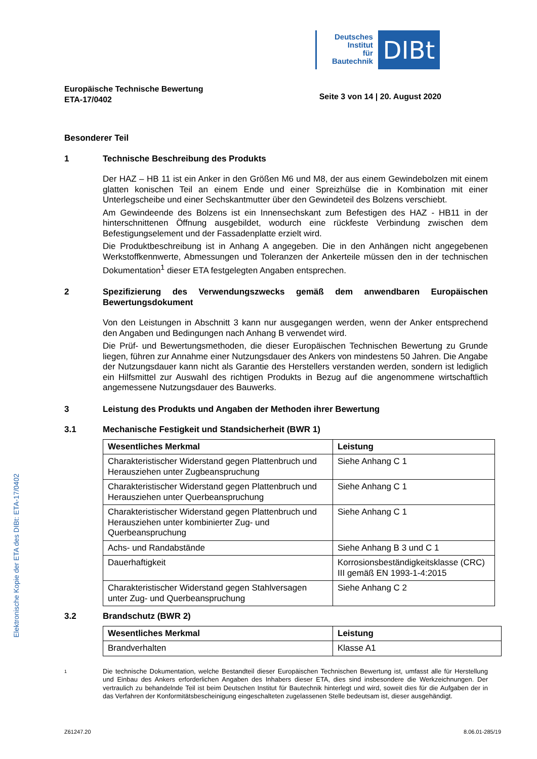Deutsches
Institut
für
Bautechnik
DIBt
Europäische Technische Bewertung
ETA-17/0402
Seite 3 von 14 | 20. August 2020
Besonderer Teil
1 Technische Beschreibung des Produkts
Der HAZ – HB 11 ist ein Anker in den Größen M6 und M8, der aus einem Gewindebolzen mit einem glatten konischen Teil an einem Ende und einer Spreizhülse die in Kombination mit einer Unterlegscheibe und einer Sechskantmutter über den Gewindeteil des Bolzens verschiebt.
Am Gewindeende des Bolzens ist ein Innensechskant zum Befestigen des HAZ - HB11 in der hinterschnittenen Öffnung ausgebildet, wodurch eine rückfeste Verbindung zwischen dem Befestigungselement und der Fassadenplatte erzielt wird.
Die Produktbeschreibung ist in Anhang A angegeben. Die in den Anhängen nicht angegebenen Werkstoffkennwerte, Abmessungen und Toleranzen der Ankerteile müssen den in der technischen Dokumentation<sup>1</sup> dieser ETA festgelegten Angaben entsprechen.
2 Spezifizierung des Verwendungszwecks gemäß dem anwendbaren Europäischen Bewertungsdokument
Von den Leistungen in Abschnitt 3 kann nur ausgegangen werden, wenn der Anker entsprechend den Angaben und Bedingungen nach Anhang B verwendet wird.
Die Prüf- und Bewertungsmethoden, die dieser Europäischen Technischen Bewertung zu Grunde liegen, führen zur Annahme einer Nutzungsdauer des Ankers von mindestens 50 Jahren. Die Angabe der Nutzungsdauer kann nicht als Garantie des Herstellers verstanden werden, sondern ist lediglich ein Hilfsmittel zur Auswahl des richtigen Produkts in Bezug auf die angenommene wirtschaftlich angemessene Nutzungsdauer des Bauwerks.
3 Leistung des Produkts und Angaben der Methoden ihrer Bewertung
3.1 Mechanische Festigkeit und Standsicherheit (BWR 1)
| Wesentliches Merkmal | Leistung |
| --- | --- |
| Charakteristischer Widerstand gegen Plattenbruch und Herausziehen unter Zugbeanspruchung | Siehe Anhang C 1 |
| Charakteristischer Widerstand gegen Plattenbruch und Herausziehen unter Querbeanspruchung | Siehe Anhang C 1 |
| Charakteristischer Widerstand gegen Plattenbruch und Herausziehen unter kombinierter Zug- und Querbeanspruchung | Siehe Anhang C 1 |
| Achs- und Randabstände | Siehe Anhang B 3 und C 1 |
| Dauerhaftigkeit | Korrosionsbeständigkeitsklasse (CRC) III gemäß EN 1993-1-4:2015 |
| Charakteristischer Widerstand gegen Stahlversagen unter Zug- und Querbeanspruchung | Siehe Anhang C 2 |
3.2 Brandschutz (BWR 2)
| Wesentliches Merkmal | Leistung |
| --- | --- |
| Brandverhalten | Klasse A1 |
1 Die technische Dokumentation, welche Bestandteil dieser Europäischen Technischen Bewertung ist, umfasst alle für Herstellung und Einbau des Ankers erforderlichen Angaben des Inhabers dieser ETA, dies sind insbesondere die Werkzeichnungen. Der vertraulich zu behandelnde Teil ist beim Deutschen Institut für Bautechnik hinterlegt und wird, soweit dies für die Aufgaben der in das Verfahren der Konformitätsbescheinigung eingeschalteten zugelassenen Stelle bedeutsam ist, dieser ausgehändigt.
Z61247.20 8.06.01-285/19
Elektronische Kopie der ETA des DIBt: ETA-17/0402